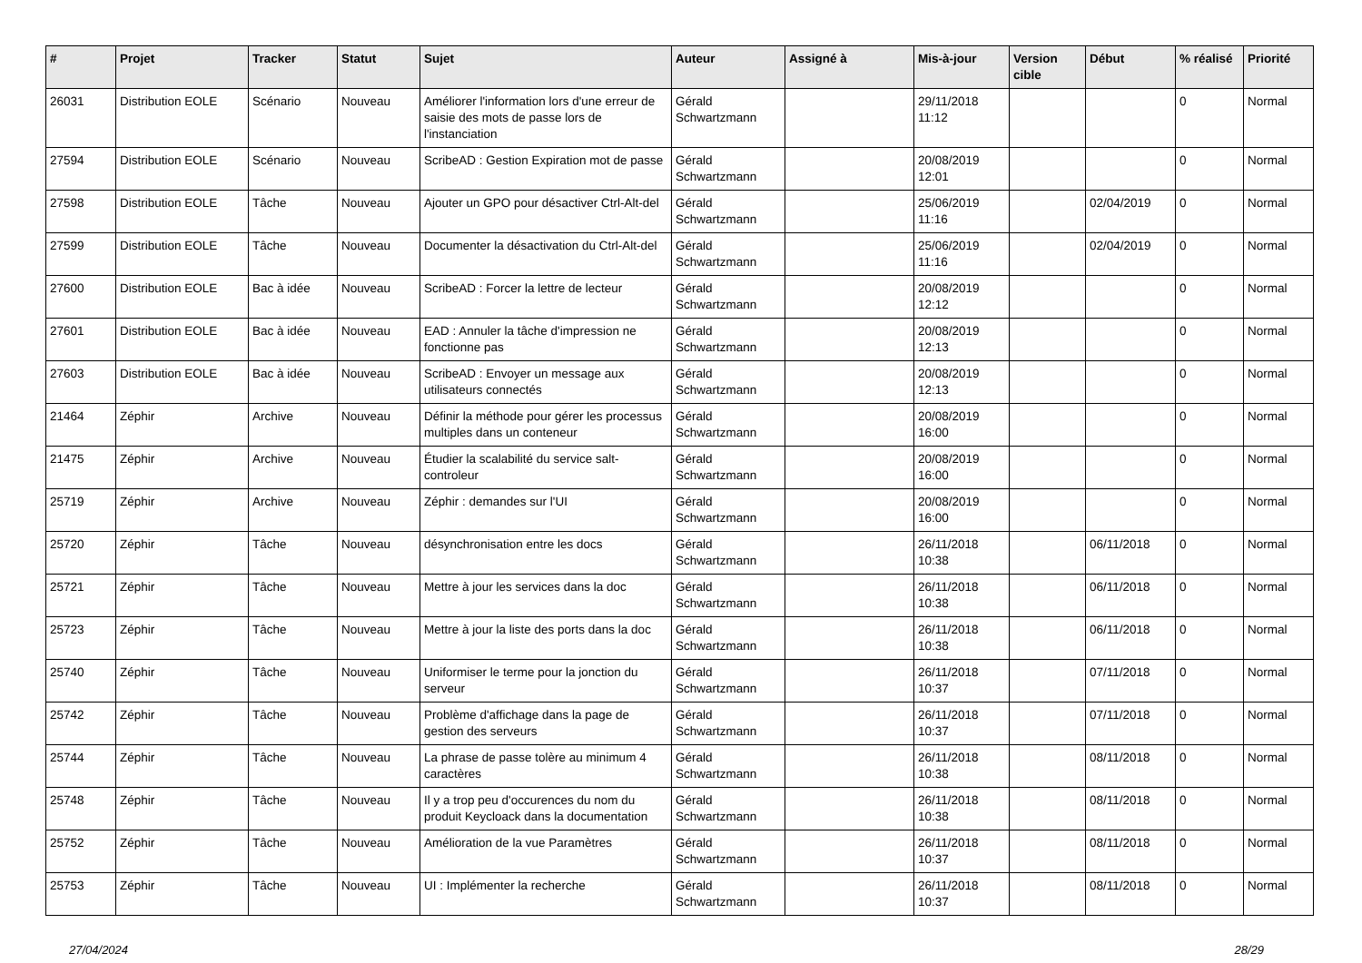| # | Projet | Tracker | Statut | Sujet | Auteur | Assigné à | Mis-à-jour | Version cible | Début | % réalisé | Priorité |
| --- | --- | --- | --- | --- | --- | --- | --- | --- | --- | --- | --- |
| 26031 | Distribution EOLE | Scénario | Nouveau | Améliorer l'information lors d'une erreur de saisie des mots de passe lors de l'instanciation | Gérald Schwartzmann | | 29/11/2018 11:12 | | | 0 | Normal |
| 27594 | Distribution EOLE | Scénario | Nouveau | ScribeAD : Gestion Expiration mot de passe | Gérald Schwartzmann | | 20/08/2019 12:01 | | | 0 | Normal |
| 27598 | Distribution EOLE | Tâche | Nouveau | Ajouter un GPO pour désactiver Ctrl-Alt-del | Gérald Schwartzmann | | 25/06/2019 11:16 | | 02/04/2019 | 0 | Normal |
| 27599 | Distribution EOLE | Tâche | Nouveau | Documenter la désactivation du Ctrl-Alt-del | Gérald Schwartzmann | | 25/06/2019 11:16 | | 02/04/2019 | 0 | Normal |
| 27600 | Distribution EOLE | Bac à idée | Nouveau | ScribeAD : Forcer la lettre de lecteur | Gérald Schwartzmann | | 20/08/2019 12:12 | | | 0 | Normal |
| 27601 | Distribution EOLE | Bac à idée | Nouveau | EAD : Annuler la tâche d'impression ne fonctionne pas | Gérald Schwartzmann | | 20/08/2019 12:13 | | | 0 | Normal |
| 27603 | Distribution EOLE | Bac à idée | Nouveau | ScribeAD : Envoyer un message aux utilisateurs connectés | Gérald Schwartzmann | | 20/08/2019 12:13 | | | 0 | Normal |
| 21464 | Zéphir | Archive | Nouveau | Définir la méthode pour gérer les processus multiples dans un conteneur | Gérald Schwartzmann | | 20/08/2019 16:00 | | | 0 | Normal |
| 21475 | Zéphir | Archive | Nouveau | Étudier la scalabilité du service salt-controleur | Gérald Schwartzmann | | 20/08/2019 16:00 | | | 0 | Normal |
| 25719 | Zéphir | Archive | Nouveau | Zéphir : demandes sur l'UI | Gérald Schwartzmann | | 20/08/2019 16:00 | | | 0 | Normal |
| 25720 | Zéphir | Tâche | Nouveau | désynchronisation entre les docs | Gérald Schwartzmann | | 26/11/2018 10:38 | | 06/11/2018 | 0 | Normal |
| 25721 | Zéphir | Tâche | Nouveau | Mettre à jour les services dans la doc | Gérald Schwartzmann | | 26/11/2018 10:38 | | 06/11/2018 | 0 | Normal |
| 25723 | Zéphir | Tâche | Nouveau | Mettre à jour la liste des ports dans la doc | Gérald Schwartzmann | | 26/11/2018 10:38 | | 06/11/2018 | 0 | Normal |
| 25740 | Zéphir | Tâche | Nouveau | Uniformiser le terme pour la jonction du serveur | Gérald Schwartzmann | | 26/11/2018 10:37 | | 07/11/2018 | 0 | Normal |
| 25742 | Zéphir | Tâche | Nouveau | Problème d'affichage dans la page de gestion des serveurs | Gérald Schwartzmann | | 26/11/2018 10:37 | | 07/11/2018 | 0 | Normal |
| 25744 | Zéphir | Tâche | Nouveau | La phrase de passe tolère au minimum 4 caractères | Gérald Schwartzmann | | 26/11/2018 10:38 | | 08/11/2018 | 0 | Normal |
| 25748 | Zéphir | Tâche | Nouveau | Il y a trop peu d'occurences du nom du produit Keycloack dans la documentation | Gérald Schwartzmann | | 26/11/2018 10:38 | | 08/11/2018 | 0 | Normal |
| 25752 | Zéphir | Tâche | Nouveau | Amélioration de la vue Paramètres | Gérald Schwartzmann | | 26/11/2018 10:37 | | 08/11/2018 | 0 | Normal |
| 25753 | Zéphir | Tâche | Nouveau | UI : Implémenter la recherche | Gérald Schwartzmann | | 26/11/2018 10:37 | | 08/11/2018 | 0 | Normal |
27/04/2024 28/29